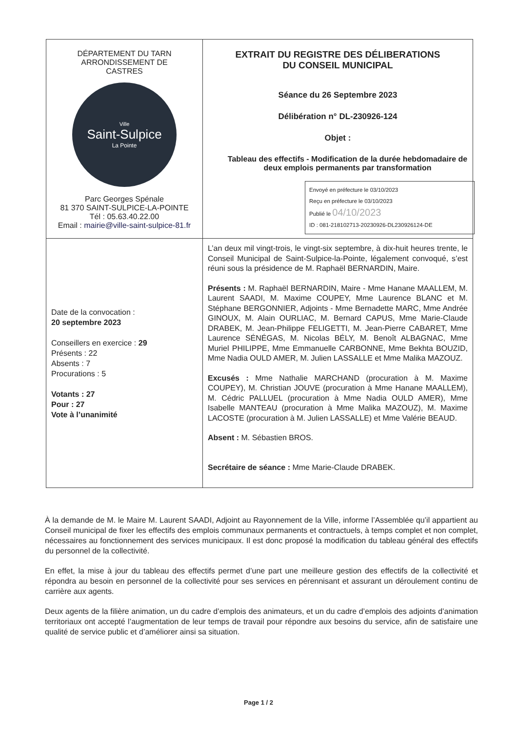| DÉPARTEMENT DU TARN ARRONDISSEMENT DE CASTRES Ville Saint-Sulpice La Pointe Parc Georges Spénale 81 370 SAINT-SULPICE-LA-POINTE Tél : 05.63.40.22.00 Email : mairie@ville-saint-sulpice-81.fr | EXTRAIT DU REGISTRE DES DÉLIBERATIONS DU CONSEIL MUNICIPAL Séance du 26 Septembre 2023 Délibération n° DL-230926-124 Objet : Tableau des effectifs - Modification de la durée hebdomadaire de deux emplois permanents par transformation Envoyé en préfecture le 03/10/2023 Reçu en préfecture le 03/10/2023 Publié le 04/10/2023 ID : 081-218102713-20230926-DL230926124-DE |
| Date de la convocation : 20 septembre 2023 Conseillers en exercice : 29 Présents : 22 Absents : 7 Procurations : 5 Votants : 27 Pour : 27 Vote à l’unanimité | L’an deux mil vingt-trois, le vingt-six septembre, à dix-huit heures trente, le Conseil Municipal de Saint-Sulpice-la-Pointe, légalement convoqué, s’est réuni sous la présidence de M. Raphaël BERNARDIN, Maire. Présents : M. Raphaël BERNARDIN, Maire - Mme Hanane MAALLEM, M. Laurent SAADI, M. Maxime COUPEY, Mme Laurence BLANC et M. Stéphane BERGONNIER, Adjoints - Mme Bernadette MARC, Mme Andrée GINOUX, M. Alain OURLIAC, M. Bernard CAPUS, Mme Marie-Claude DRABEK, M. Jean-Philippe FELIGETTI, M. Jean-Pierre CABARET, Mme Laurence SÉNÉGAS, M. Nicolas BÉLY, M. Benoît ALBAGNAC, Mme Muriel PHILIPPE, Mme Emmanuelle CARBONNE, Mme Bekhta BOUZID, Mme Nadia OULD AMER, M. Julien LASSALLE et Mme Malika MAZOUZ. Excusés : Mme Nathalie MARCHAND (procuration à M. Maxime COUPEY), M. Christian JOUVE (procuration à Mme Hanane MAALLEM), M. Cédric PALLUEL (procuration à Mme Nadia OULD AMER), Mme Isabelle MANTEAU (procuration à Mme Malika MAZOUZ), M. Maxime LACOSTE (procuration à M. Julien LASSALLE) et Mme Valérie BEAUD. Absent : M. Sébastien BROS. Secrétaire de séance : Mme Marie-Claude DRABEK. |
À la demande de M. le Maire M. Laurent SAADI, Adjoint au Rayonnement de la Ville, informe l’Assemblée qu’il appartient au Conseil municipal de fixer les effectifs des emplois communaux permanents et contractuels, à temps complet et non complet, nécessaires au fonctionnement des services municipaux. Il est donc proposé la modification du tableau général des effectifs du personnel de la collectivité.
En effet, la mise à jour du tableau des effectifs permet d’une part une meilleure gestion des effectifs de la collectivité et répondra au besoin en personnel de la collectivité pour ses services en pérennisant et assurant un déroulement continu de carrière aux agents.
Deux agents de la filière animation, un du cadre d’emplois des animateurs, et un du cadre d’emplois des adjoints d’animation territoriaux ont accepté l’augmentation de leur temps de travail pour répondre aux besoins du service, afin de satisfaire une qualité de service public et d’améliorer ainsi sa situation.
Page 1 / 2